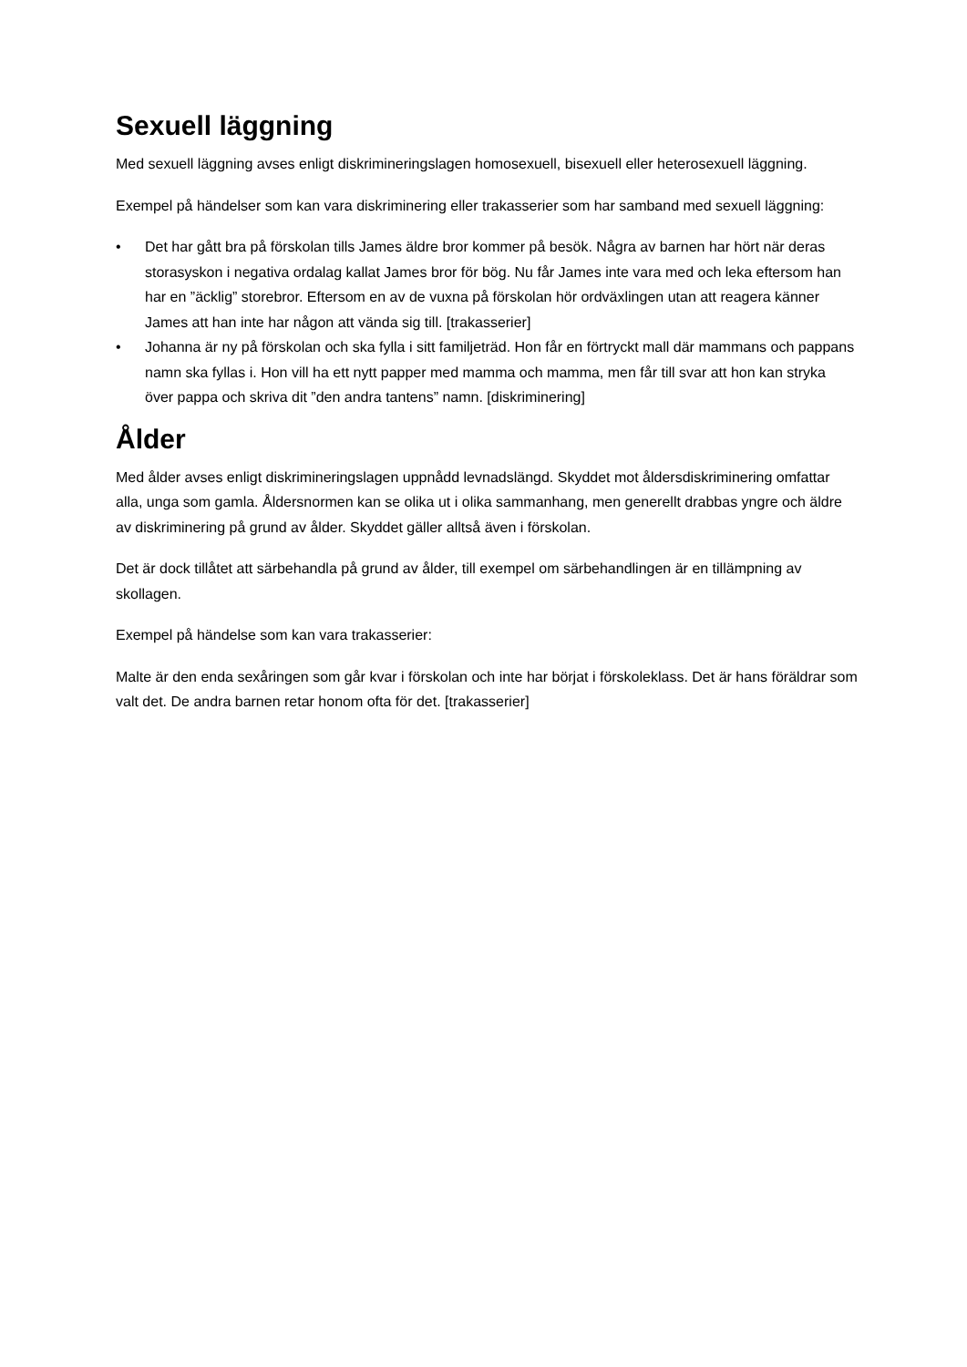Sexuell läggning
Med sexuell läggning avses enligt diskrimineringslagen homosexuell, bisexuell eller heterosexuell läggning.
Exempel på händelser som kan vara diskriminering eller trakasserier som har samband med sexuell läggning:
• Det har gått bra på förskolan tills James äldre bror kommer på besök. Några av barnen har hört när deras storasyskon i negativa ordalag kallat James bror för bög. Nu får James inte vara med och leka eftersom han har en ”äcklig” storebror. Eftersom en av de vuxna på förskolan hör ordväxlingen utan att reagera känner James att han inte har någon att vända sig till. [trakasserier]
• Johanna är ny på förskolan och ska fylla i sitt familjeträd. Hon får en förtryckt mall där mammans och pappans namn ska fyllas i. Hon vill ha ett nytt papper med mamma och mamma, men får till svar att hon kan stryka över pappa och skriva dit ”den andra tantens” namn. [diskriminering]
Ålder
Med ålder avses enligt diskrimineringslagen uppnådd levnadslängd. Skyddet mot åldersdiskriminering omfattar alla, unga som gamla. Åldersnormen kan se olika ut i olika sammanhang, men generellt drabbas yngre och äldre av diskriminering på grund av ålder. Skyddet gäller alltså även i förskolan.
Det är dock tillåtet att särbehandla på grund av ålder, till exempel om särbehandlingen är en tillämpning av skollagen.
Exempel på händelse som kan vara trakasserier:
Malte är den enda sexåringen som går kvar i förskolan och inte har börjat i förskoleklass. Det är hans föräldrar som valt det. De andra barnen retar honom ofta för det. [trakasserier]